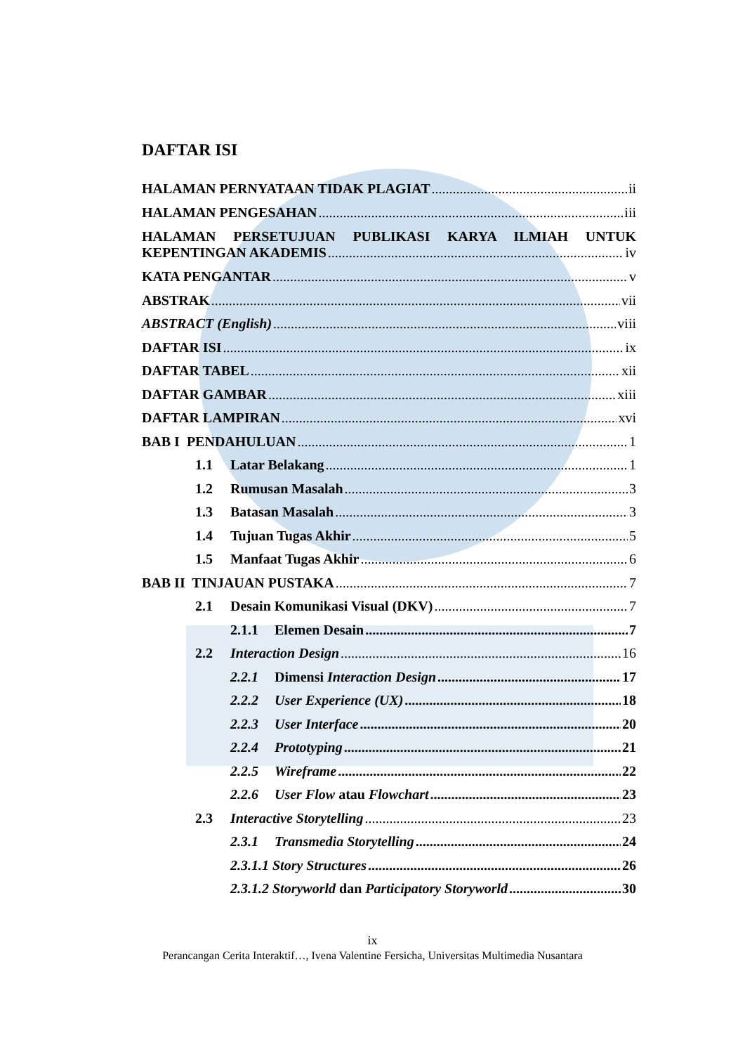DAFTAR ISI
HALAMAN PERNYATAAN TIDAK PLAGIAT ii
HALAMAN PENGESAHAN iii
HALAMAN PERSETUJUAN PUBLIKASI KARYA ILMIAH UNTUK
KEPENTINGAN AKADEMIS iv
KATA PENGANTAR v
ABSTRAK vii
ABSTRACT (English) viii
DAFTAR ISI ix
DAFTAR TABEL xii
DAFTAR GAMBAR xiii
DAFTAR LAMPIRAN xvi
BAB I PENDAHULUAN 1
1.1 Latar Belakang 1
1.2 Rumusan Masalah 3
1.3 Batasan Masalah 3
1.4 Tujuan Tugas Akhir 5
1.5 Manfaat Tugas Akhir 6
BAB II TINJAUAN PUSTAKA 7
2.1 Desain Komunikasi Visual (DKV) 7
2.1.1 Elemen Desain 7
2.2 Interaction Design 16
2.2.1 Dimensi Interaction Design 17
2.2.2 User Experience (UX) 18
2.2.3 User Interface 20
2.2.4 Prototyping 21
2.2.5 Wireframe 22
2.2.6 User Flow atau Flowchart 23
2.3 Interactive Storytelling 23
2.3.1 Transmedia Storytelling 24
2.3.1.1 Story Structures 26
2.3.1.2 Storyworld dan Participatory Storyworld 30
ix
Perancangan Cerita Interaktif…, Ivena Valentine Fersicha, Universitas Multimedia Nusantara